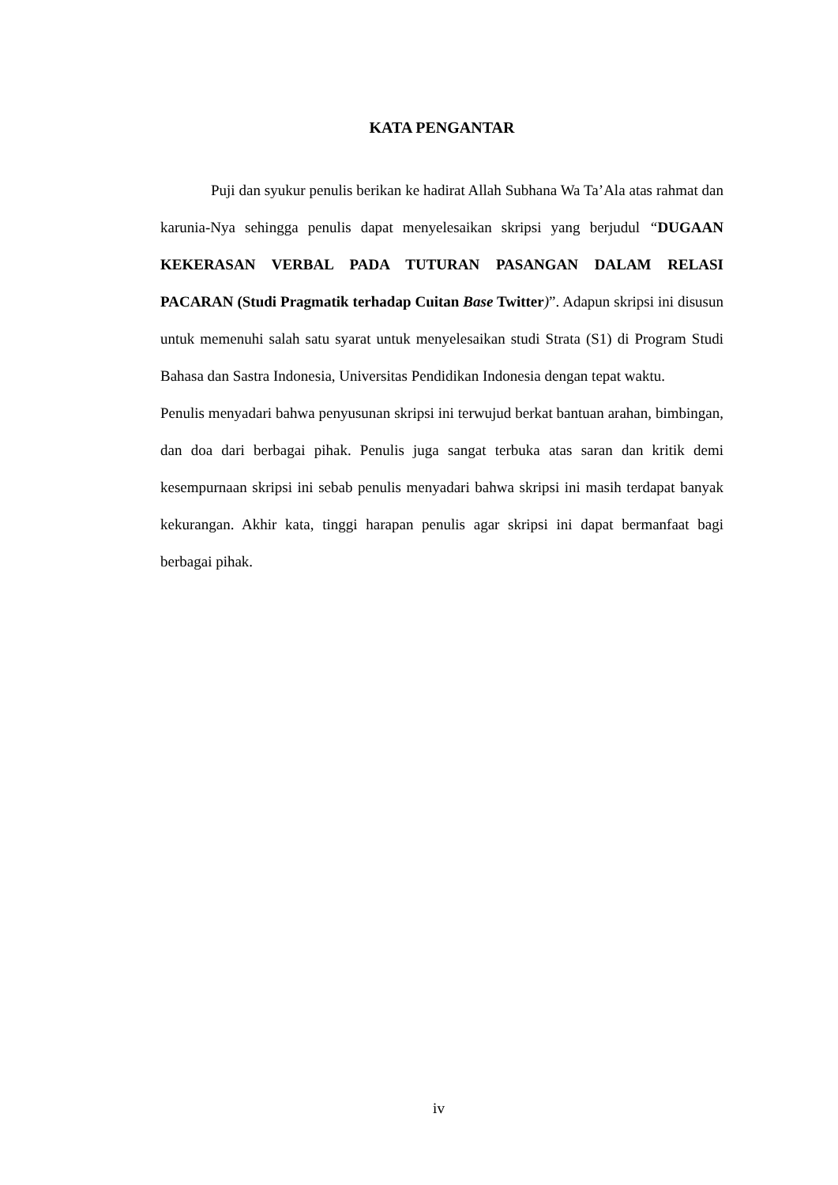KATA PENGANTAR
Puji dan syukur penulis berikan ke hadirat Allah Subhana Wa Ta’Ala atas rahmat dan karunia-Nya sehingga penulis dapat menyelesaikan skripsi yang berjudul “DUGAAN KEKERASAN VERBAL PADA TUTURAN PASANGAN DALAM RELASI PACARAN (Studi Pragmatik terhadap Cuitan Base Twitter)”. Adapun skripsi ini disusun untuk memenuhi salah satu syarat untuk menyelesaikan studi Strata (S1) di Program Studi Bahasa dan Sastra Indonesia, Universitas Pendidikan Indonesia dengan tepat waktu.
Penulis menyadari bahwa penyusunan skripsi ini terwujud berkat bantuan arahan, bimbingan, dan doa dari berbagai pihak. Penulis juga sangat terbuka atas saran dan kritik demi kesempurnaan skripsi ini sebab penulis menyadari bahwa skripsi ini masih terdapat banyak kekurangan. Akhir kata, tinggi harapan penulis agar skripsi ini dapat bermanfaat bagi berbagai pihak.
iv